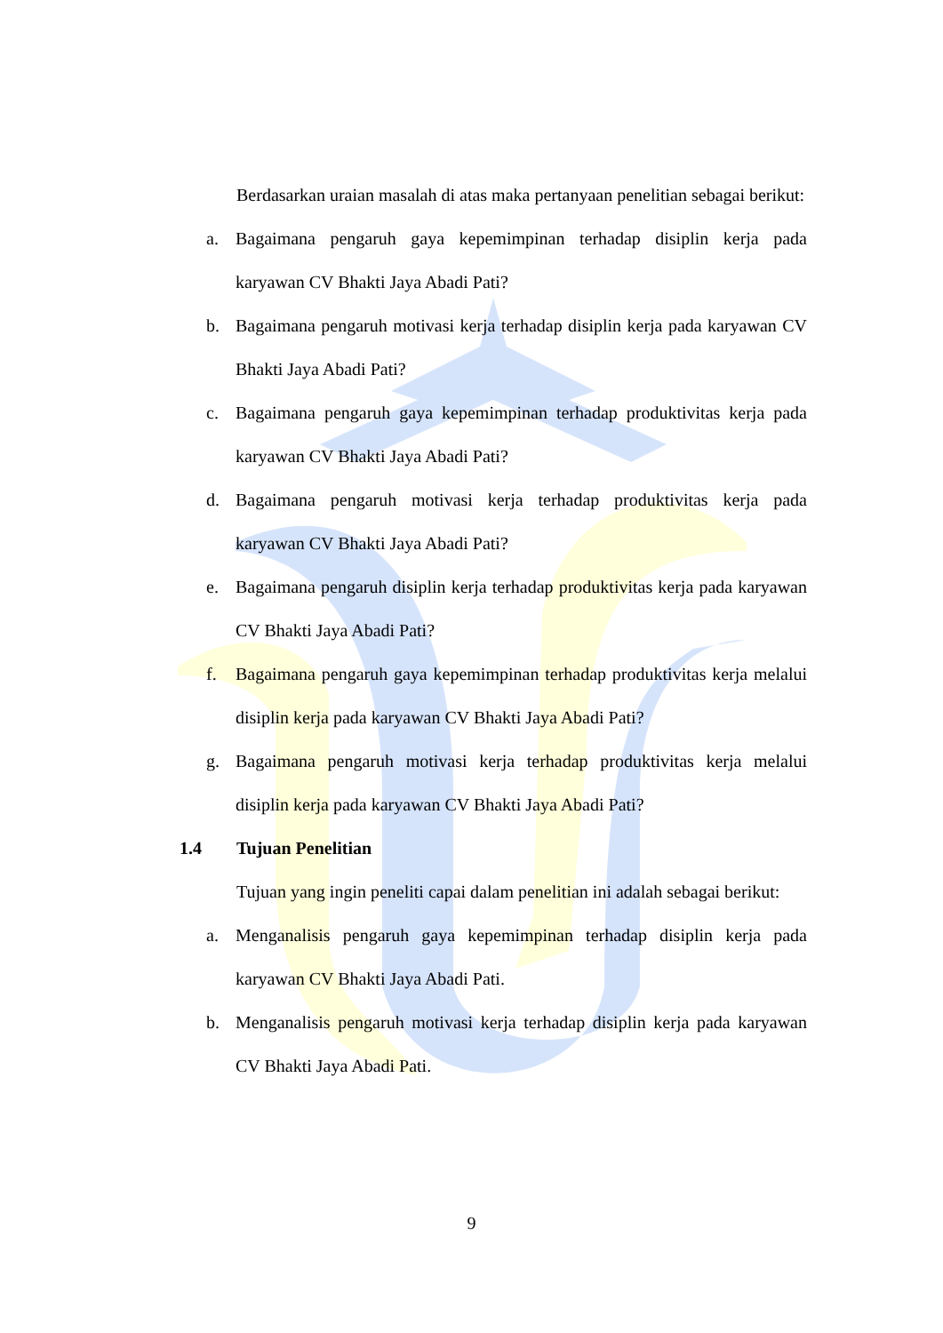Berdasarkan uraian masalah di atas maka pertanyaan penelitian sebagai berikut:
a. Bagaimana pengaruh gaya kepemimpinan terhadap disiplin kerja pada karyawan CV Bhakti Jaya Abadi Pati?
b. Bagaimana pengaruh motivasi kerja terhadap disiplin kerja pada karyawan CV Bhakti Jaya Abadi Pati?
c. Bagaimana pengaruh gaya kepemimpinan terhadap produktivitas kerja pada karyawan CV Bhakti Jaya Abadi Pati?
d. Bagaimana pengaruh motivasi kerja terhadap produktivitas kerja pada karyawan CV Bhakti Jaya Abadi Pati?
e. Bagaimana pengaruh disiplin kerja terhadap produktivitas kerja pada karyawan CV Bhakti Jaya Abadi Pati?
f. Bagaimana pengaruh gaya kepemimpinan terhadap produktivitas kerja melalui disiplin kerja pada karyawan CV Bhakti Jaya Abadi Pati?
g. Bagaimana pengaruh motivasi kerja terhadap produktivitas kerja melalui disiplin kerja pada karyawan CV Bhakti Jaya Abadi Pati?
1.4 Tujuan Penelitian
Tujuan yang ingin peneliti capai dalam penelitian ini adalah sebagai berikut:
a. Menganalisis pengaruh gaya kepemimpinan terhadap disiplin kerja pada karyawan CV Bhakti Jaya Abadi Pati.
b. Menganalisis pengaruh motivasi kerja terhadap disiplin kerja pada karyawan CV Bhakti Jaya Abadi Pati.
9